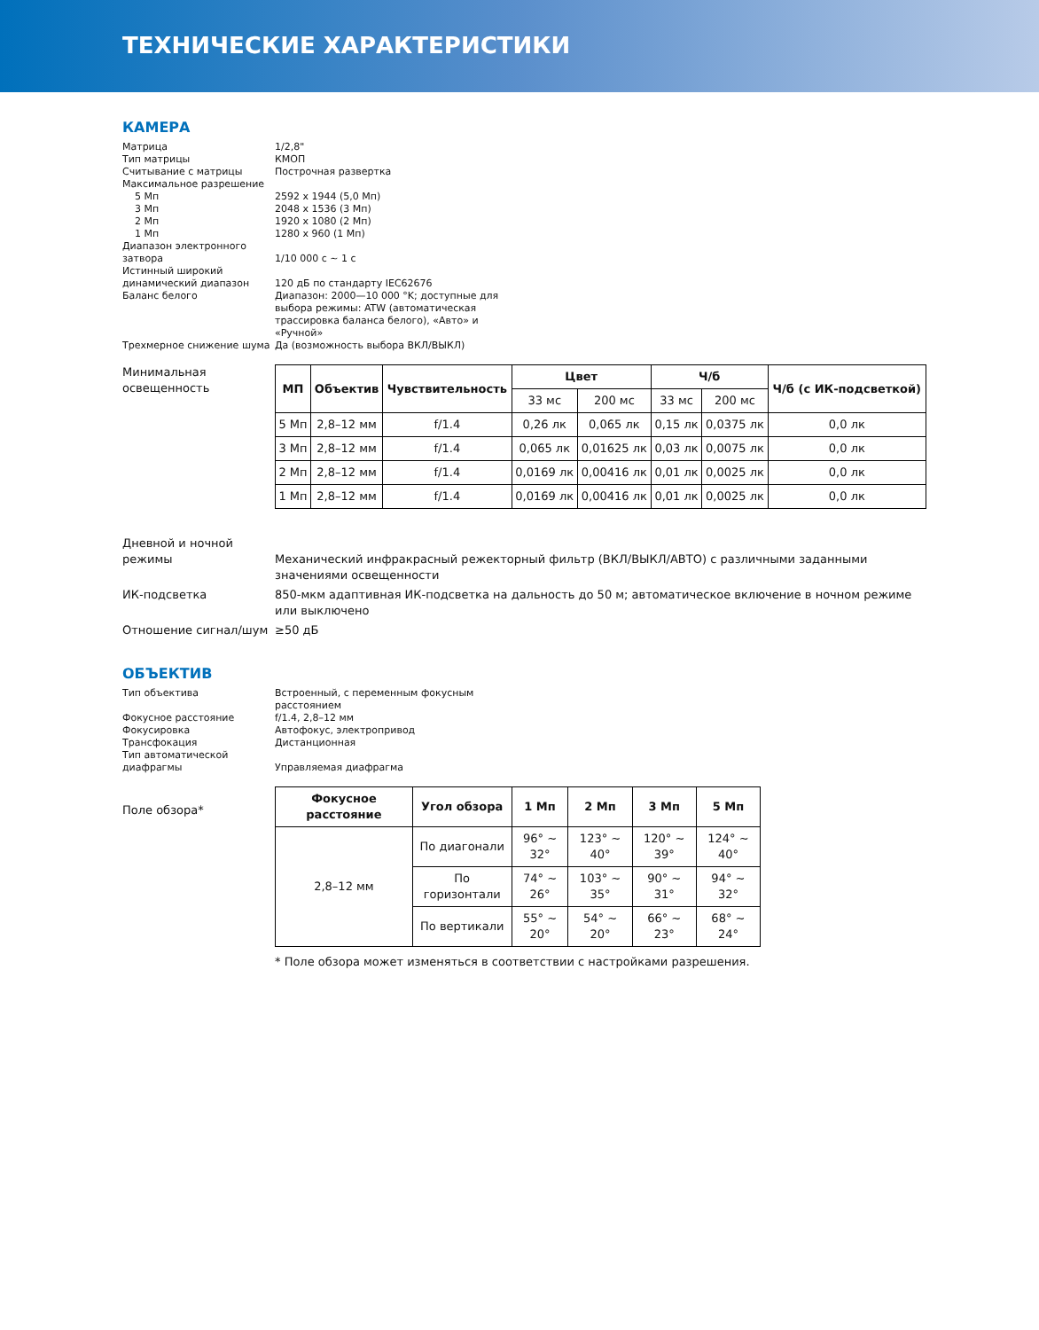ТЕХНИЧЕСКИЕ ХАРАКТЕРИСТИКИ
КАМЕРА
Матрица 1/2,8"
Тип матрицы КМОП
Считывание с матрицы Построчная развертка
Максимальное разрешение
5 Мп 2592 x 1944 (5,0 Мп)
3 Мп 2048 x 1536 (3 Мп)
2 Мп 1920 x 1080 (2 Мп)
1 Мп 1280 x 960 (1 Мп)
Диапазон электронного затвора
1/10 000 с ~ 1 с
Истинный широкий динамический диапазон
120 дБ по стандарту IEC62676
Баланс белого Диапазон: 2000—10 000 °K; доступные для выбора режимы: ATW (автоматическая трассировка баланса белого), «Авто» и «Ручной»
Трехмерное снижение шума Да (возможность выбора ВКЛ/ВЫКЛ)
Минимальная освещенность
| МП | Объектив | Чувствительность | Цвет | | Ч/б | | Ч/б (с ИК-подсветкой) |
| --- | --- | --- | --- | --- | --- | --- | --- |
| | | | 33 мс | 200 мс | 33 мс | 200 мс | |
| 5 Мп | 2,8–12 мм | f/1.4 | 0,26 лк | 0,065 лк | 0,15 лк | 0,0375 лк | 0,0 лк |
| 3 Мп | 2,8–12 мм | f/1.4 | 0,065 лк | 0,01625 лк | 0,03 лк | 0,0075 лк | 0,0 лк |
| 2 Мп | 2,8–12 мм | f/1.4 | 0,0169 лк | 0,00416 лк | 0,01 лк | 0,0025 лк | 0,0 лк |
| 1 Мп | 2,8–12 мм | f/1.4 | 0,0169 лк | 0,00416 лк | 0,01 лк | 0,0025 лк | 0,0 лк |
Дневной и ночной режимы
Механический инфракрасный режекторный фильтр (ВКЛ/ВЫКЛ/АВТО) с различными заданными значениями освещенности
ИК-подсветка 850-мкм адаптивная ИК-подсветка на дальность до 50 м; автоматическое включение в ночном режиме или выключено
Отношение сигнал/шум ≥50 дБ
ОБЪЕКТИВ
Тип объектива Встроенный, с переменным фокусным расстоянием
Фокусное расстояние f/1.4, 2,8–12 мм
Фокусировка Автофокус, электропривод
Трансфокация Дистанционная
Тип автоматической диафрагмы
Управляемая диафрагма
Поле обзора*
| Фокусное расстояние | Угол обзора | 1 Мп | 2 Мп | 3 Мп | 5 Мп |
| --- | --- | --- | --- | --- | --- |
| 2,8–12 мм | По диагонали | 96° ~ 32° | 123° ~ 40° | 120° ~ 39° | 124° ~ 40° |
| | По горизонтали | 74° ~ 26° | 103° ~ 35° | 90° ~ 31° | 94° ~ 32° |
| | По вертикали | 55° ~ 20° | 54° ~ 20° | 66° ~ 23° | 68° ~ 24° |
* Поле обзора может изменяться в соответствии с настройками разрешения.